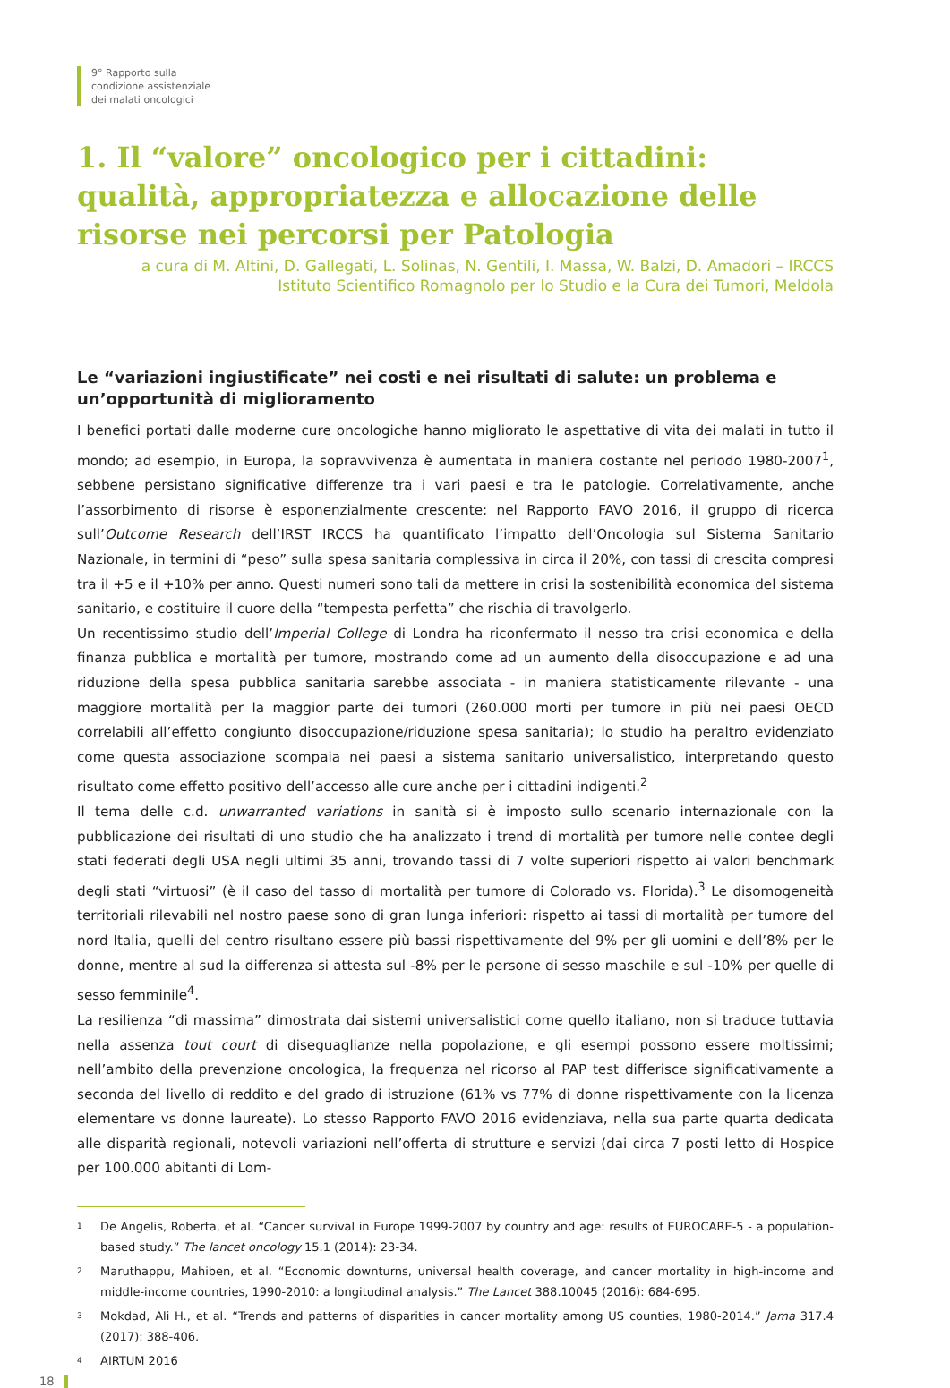9° Rapporto sulla
condizione assistenziale
dei malati oncologici
1. Il “valore” oncologico per i cittadini: qualità, appropriatezza e allocazione delle risorse nei percorsi per Patologia
a cura di M. Altini, D. Gallegati, L. Solinas, N. Gentili, I. Massa, W. Balzi, D. Amadori – IRCCS
Istituto Scientifico Romagnolo per lo Studio e la Cura dei Tumori, Meldola
Le “variazioni ingiustificate” nei costi e nei risultati di salute: un problema e un’opportunità di miglioramento
I benefici portati dalle moderne cure oncologiche hanno migliorato le aspettative di vita dei malati in tutto il mondo; ad esempio, in Europa, la sopravvivenza è aumentata in maniera costante nel periodo 1980-2007<sup>1</sup>, sebbene persistano significative differenze tra i vari paesi e tra le patologie. Correlativamente, anche l’assorbimento di risorse è esponenzialmente crescente: nel Rapporto FAVO 2016, il gruppo di ricerca sull’Outcome Research dell’IRST IRCCS ha quantificato l’impatto dell’Oncologia sul Sistema Sanitario Nazionale, in termini di “peso” sulla spesa sanitaria complessiva in circa il 20%, con tassi di crescita compresi tra il +5 e il +10% per anno. Questi numeri sono tali da mettere in crisi la sostenibilità economica del sistema sanitario, e costituire il cuore della “tempesta perfetta” che rischia di travolgerlo.
Un recentissimo studio dell’Imperial College di Londra ha riconfermato il nesso tra crisi economica e della finanza pubblica e mortalità per tumore, mostrando come ad un aumento della disoccupazione e ad una riduzione della spesa pubblica sanitaria sarebbe associata - in maniera statisticamente rilevante - una maggiore mortalità per la maggior parte dei tumori (260.000 morti per tumore in più nei paesi OECD correlabili all’effetto congiunto disoccupazione/riduzione spesa sanitaria); lo studio ha peraltro evidenziato come questa associazione scompaia nei paesi a sistema sanitario universalistico, interpretando questo risultato come effetto positivo dell’accesso alle cure anche per i cittadini indigenti.<sup>2</sup>
Il tema delle c.d. unwarranted variations in sanità si è imposto sullo scenario internazionale con la pubblicazione dei risultati di uno studio che ha analizzato i trend di mortalità per tumore nelle contee degli stati federati degli USA negli ultimi 35 anni, trovando tassi di 7 volte superiori rispetto ai valori benchmark degli stati “virtuosi” (è il caso del tasso di mortalità per tumore di Colorado vs. Florida).<sup>3</sup> Le disomogeneità territoriali rilevabili nel nostro paese sono di gran lunga inferiori: rispetto ai tassi di mortalità per tumore del nord Italia, quelli del centro risultano essere più bassi rispettivamente del 9% per gli uomini e dell’8% per le donne, mentre al sud la differenza si attesta sul -8% per le persone di sesso maschile e sul -10% per quelle di sesso femminile<sup>4</sup>.
La resilienza “di massima” dimostrata dai sistemi universalistici come quello italiano, non si traduce tuttavia nella assenza tout court di diseguaglianze nella popolazione, e gli esempi possono essere moltissimi; nell’ambito della prevenzione oncologica, la frequenza nel ricorso al PAP test differisce significativamente a seconda del livello di reddito e del grado di istruzione (61% vs 77% di donne rispettivamente con la licenza elementare vs donne laureate). Lo stesso Rapporto FAVO 2016 evidenziava, nella sua parte quarta dedicata alle disparità regionali, notevoli variazioni nell’offerta di strutture e servizi (dai circa 7 posti letto di Hospice per 100.000 abitanti di Lom-
1
De Angelis, Roberta, et al. “Cancer survival in Europe 1999-2007 by country and age: results of EUROCARE-5 - a population-based study.” The lancet oncology 15.1 (2014): 23-34.
2
Maruthappu, Mahiben, et al. “Economic downturns, universal health coverage, and cancer mortality in high-income and middle-income countries, 1990-2010: a longitudinal analysis.” The Lancet 388.10045 (2016): 684-695.
3
Mokdad, Ali H., et al. “Trends and patterns of disparities in cancer mortality among US counties, 1980-2014.” Jama 317.4 (2017): 388-406.
4
AIRTUM 2016
18